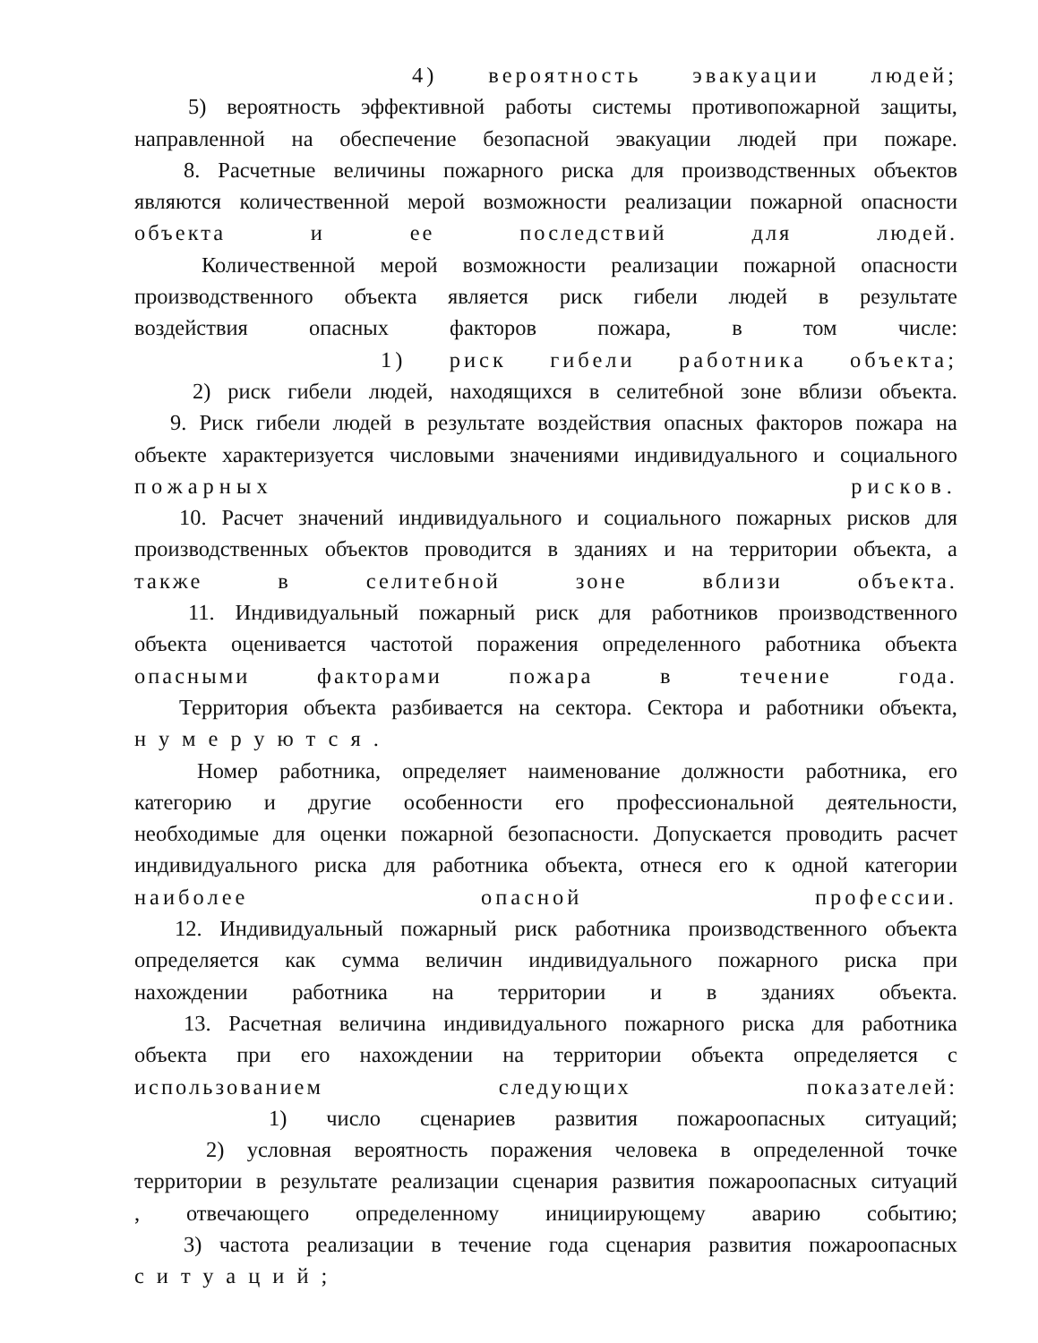4) вероятность эвакуации людей;
5) вероятность эффективной работы системы противопожарной защиты,
направленной на обеспечение безопасной эвакуации людей при пожаре.
8. Расчетные величины пожарного риска для производственных объектов
являются количественной мерой возможности реализации пожарной опасности
объекта и ее последствий для людей.
Количественной мерой возможности реализации пожарной опасности
производственного объекта является риск гибели людей в результате
воздействия опасных факторов пожара, в том числе:
1) риск гибели работника объекта;
2) риск гибели людей, находящихся в селитебной зоне вблизи объекта.
9. Риск гибели людей в результате воздействия опасных факторов пожара на
объекте характеризуется числовыми значениями индивидуального и социального
пожарных рисков.
10. Расчет значений индивидуального и социального пожарных рисков для
производственных объектов проводится в зданиях и на территории объекта, а
также в селитебной зоне вблизи объекта.
11. Индивидуальный пожарный риск для работников производственного
объекта оценивается частотой поражения определенного работника объекта
опасными факторами пожара в течение года.
Территория объекта разбивается на сектора. Сектора и работники объекта,
нумеруются.
Номер работника, определяет наименование должности работника, его
категорию и другие особенности его профессиональной деятельности,
необходимые для оценки пожарной безопасности. Допускается проводить расчет
индивидуального риска для работника объекта, отнеся его к одной категории
наиболее опасной профессии.
12. Индивидуальный пожарный риск работника производственного объекта
определяется как сумма величин индивидуального пожарного риска при
нахождении работника на территории и в зданиях объекта.
13. Расчетная величина индивидуального пожарного риска для работника
объекта при его нахождении на территории объекта определяется с
использованием следующих показателей:
1) число сценариев развития пожароопасных ситуаций;
2) условная вероятность поражения человека в определенной точке
территории в результате реализации сценария развития пожароопасных ситуаций
, отвечающего определенному инициирующему аварию событию;
3) частота реализации в течение года сценария развития пожароопасных
ситуаций;